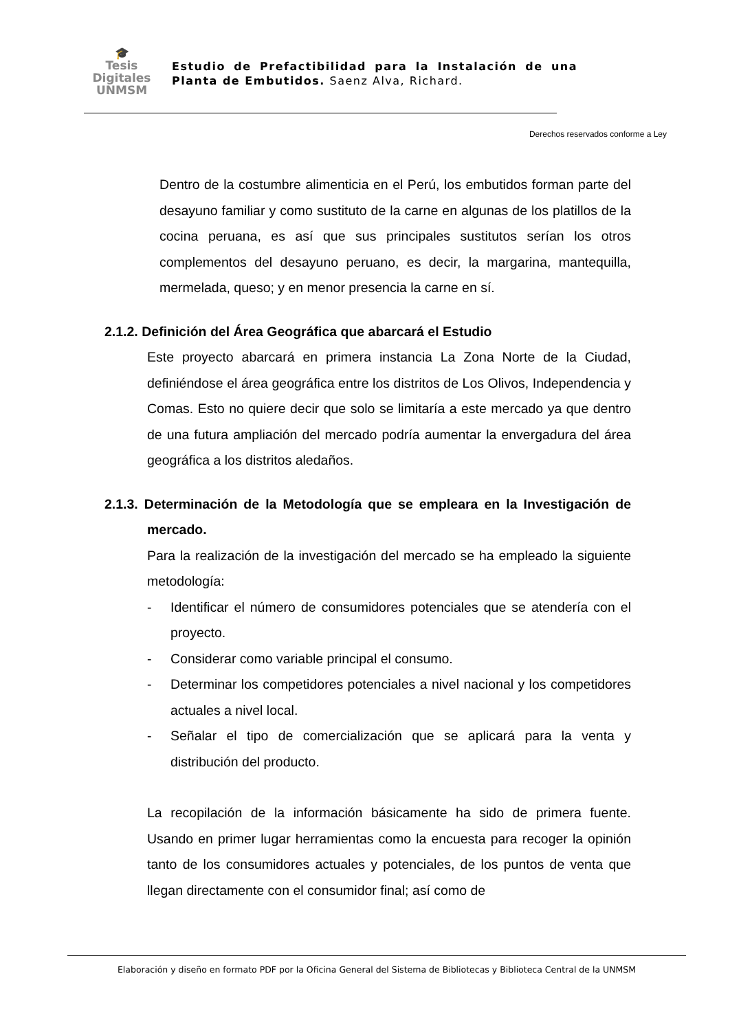🎓
Tesis
Digitales
UNMSM
Estudio de Prefactibilidad para la Instalación de una Planta de Embutidos. Saenz Alva, Richard.
Derechos reservados conforme a Ley
Dentro de la costumbre alimenticia en el Perú, los embutidos forman parte del desayuno familiar y como sustituto de la carne en algunas de los platillos de la cocina peruana, es así que sus principales sustitutos serían los otros complementos del desayuno peruano, es decir, la margarina, mantequilla, mermelada, queso; y en menor presencia la carne en sí.
2.1.2. Definición del Área Geográfica que abarcará el Estudio
Este proyecto abarcará en primera instancia La Zona Norte de la Ciudad, definiéndose el área geográfica entre los distritos de Los Olivos, Independencia y Comas. Esto no quiere decir que solo se limitaría a este mercado ya que dentro de una futura ampliación del mercado podría aumentar la envergadura del área geográfica a los distritos aledaños.
2.1.3. Determinación de la Metodología que se empleara en la Investigación de mercado.
Para la realización de la investigación del mercado se ha empleado la siguiente metodología:
- Identificar el número de consumidores potenciales que se atendería con el proyecto.
- Considerar como variable principal el consumo.
- Determinar los competidores potenciales a nivel nacional y los competidores actuales a nivel local.
- Señalar el tipo de comercialización que se aplicará para la venta y distribución del producto.
La recopilación de la información básicamente ha sido de primera fuente. Usando en primer lugar herramientas como la encuesta para recoger la opinión tanto de los consumidores actuales y potenciales, de los puntos de venta que llegan directamente con el consumidor final; así como de
Elaboración y diseño en formato PDF por la Oficina General del Sistema de Bibliotecas y Biblioteca Central de la UNMSM